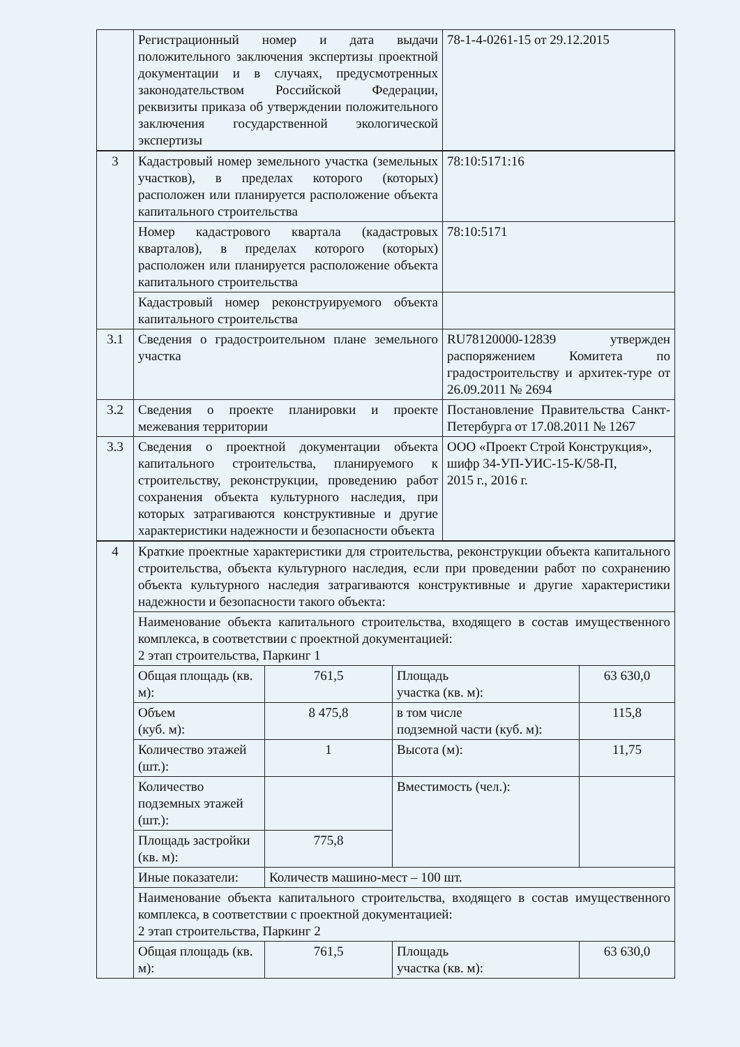| | Регистрационный номер и дата выдачи положительного заключения экспертизы проектной документации и в случаях, предусмотренных законодательством Российской Федерации, реквизиты приказа об утверждении положительного заключения государственной экологической экспертизы | 78-1-4-0261-15 от 29.12.2015 |
| 3 | Кадастровый номер земельного участка (земельных участков), в пределах которого (которых) расположен или планируется расположение объекта капитального строительства | 78:10:5171:16 |
| | Номер кадастрового квартала (кадастровых кварталов), в пределах которого (которых) расположен или планируется расположение объекта капитального строительства | 78:10:5171 |
| | Кадастровый номер реконструируемого объекта капитального строительства | |
| 3.1 | Сведения о градостроительном плане земельного участка | RU78120000-12839 утвержден распоряжением Комитета по градостроительству и архитек-туре от 26.09.2011 № 2694 |
| 3.2 | Сведения о проекте планировки и проекте межевания территории | Постановление Правительства Санкт-Петербурга от 17.08.2011 № 1267 |
| 3.3 | Сведения о проектной документации объекта капитального строительства, планируемого к строительству, реконструкции, проведению работ сохранения объекта культурного наследия, при которых затрагиваются конструктивные и другие характеристики надежности и безопасности объекта | ООО «Проект Строй Конструкция», шифр 34-УП-УИС-15-К/58-П, 2015 г., 2016 г. |
| 4 | Краткие проектные характеристики для строительства, реконструкции объекта капитального строительства, объекта культурного наследия, если при проведении работ по сохранению объекта культурного наследия затрагиваются конструктивные и другие характеристики надежности и безопасности такого объекта: | | | |
| | Наименование объекта капитального строительства, входящего в состав имущественного комплекса, в соответствии с проектной документацией: 2 этап строительства, Паркинг 1 | | | |
| | Общая площадь (кв. м): | 761,5 | Площадь участка (кв. м): | 63 630,0 |
| | Объем (куб. м): | 8 475,8 | в том числе подземной части (куб. м): | 115,8 |
| | Количество этажей (шт.): | 1 | Высота (м): | 11,75 |
| | Количество подземных этажей (шт.): | | Вместимость (чел.): | |
| | Площадь застройки (кв. м): | 775,8 | | |
| | Иные показатели: | Количеств машино-мест – 100 шт. | | |
| | Наименование объекта капитального строительства, входящего в состав имущественного комплекса, в соответствии с проектной документацией: 2 этап строительства, Паркинг 2 | | | |
| | Общая площадь (кв. м): | 761,5 | Площадь участка (кв. м): | 63 630,0 |